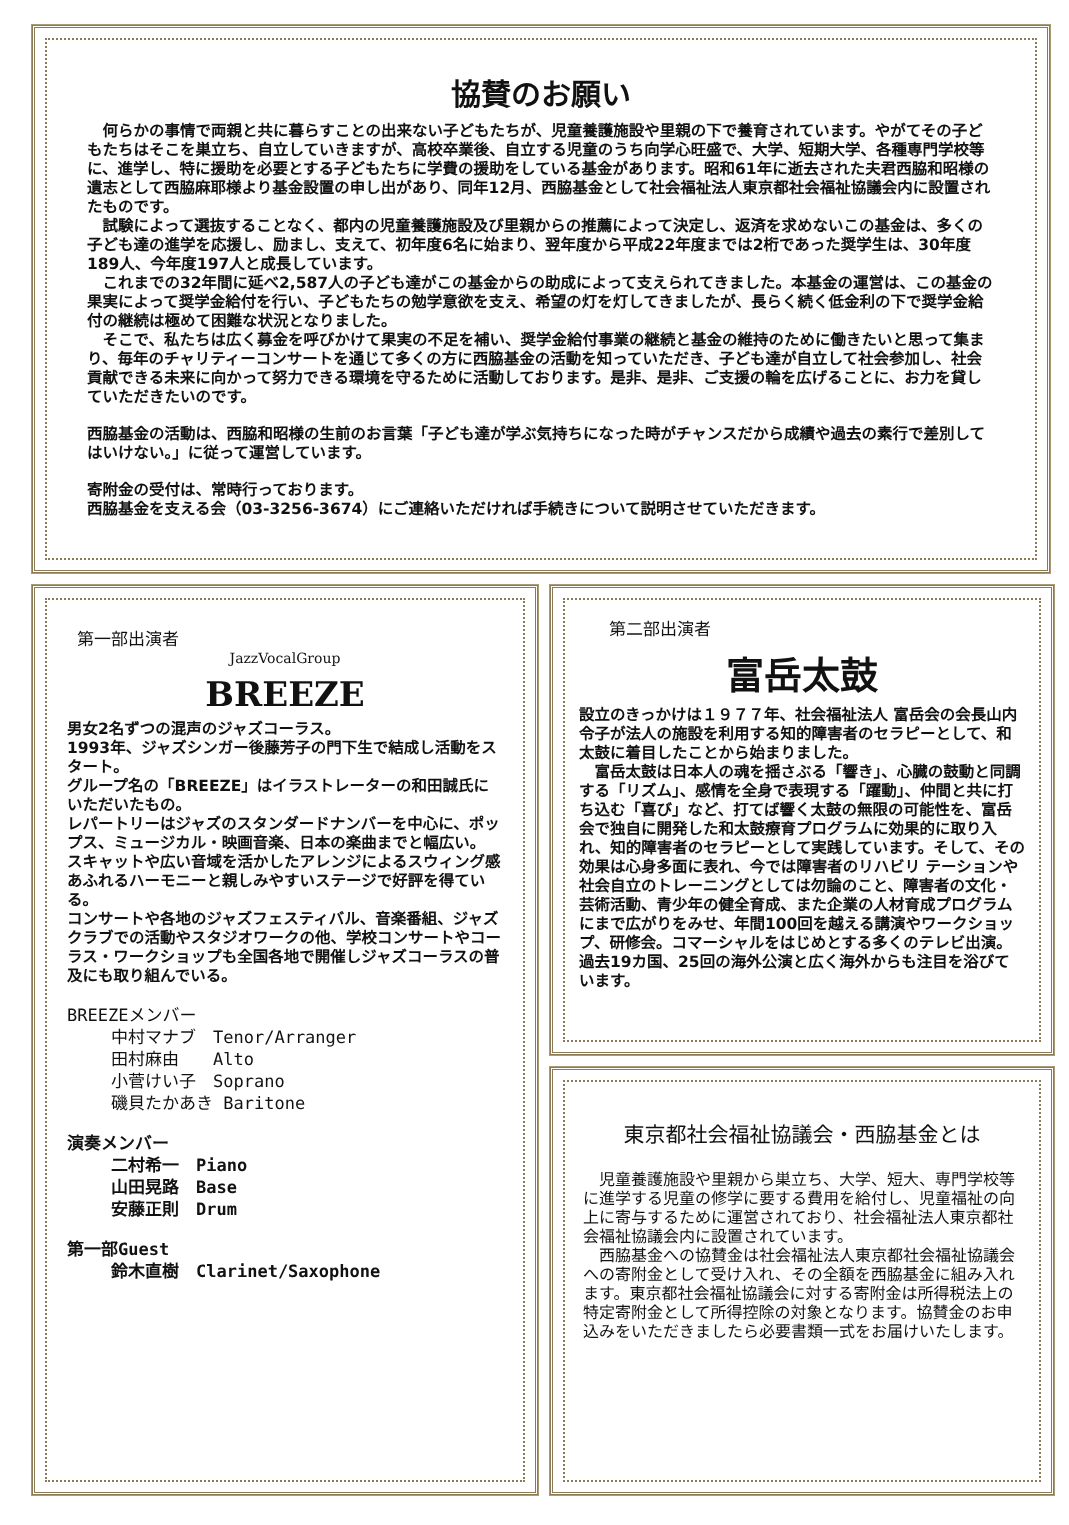協賛のお願い
　何らかの事情で両親と共に暮らすことの出来ない子どもたちが、児童養護施設や里親の下で養育されています。やがてその子どもたちはそこを巣立ち、自立していきますが、高校卒業後、自立する児童のうち向学心旺盛で、大学、短期大学、各種専門学校等に、進学し、特に援助を必要とする子どもたちに学費の援助をしている基金があります。昭和61年に逝去された夫君西脇和昭様の遺志として西脇麻耶様より基金設置の申し出があり、同年12月、西脇基金として社会福祉法人東京都社会福祉協議会内に設置されたものです。
　試験によって選抜することなく、都内の児童養護施設及び里親からの推薦によって決定し、返済を求めないこの基金は、多くの子ども達の進学を応援し、励まし、支えて、初年度6名に始まり、翌年度から平成22年度までは2桁であった奨学生は、30年度189人、今年度197人と成長しています。
　これまでの32年間に延べ2,587人の子ども達がこの基金からの助成によって支えられてきました。本基金の運営は、この基金の果実によって奨学金給付を行い、子どもたちの勉学意欲を支え、希望の灯を灯してきましたが、長らく続く低金利の下で奨学金給付の継続は極めて困難な状況となりました。
　そこで、私たちは広く募金を呼びかけて果実の不足を補い、奨学金給付事業の継続と基金の維持のために働きたいと思って集まり、毎年のチャリティーコンサートを通じて多くの方に西脇基金の活動を知っていただき、子ども達が自立して社会参加し、社会貢献できる未来に向かって努力できる環境を守るために活動しております。是非、是非、ご支援の輪を広げることに、お力を貸していただきたいのです。
西脇基金の活動は、西脇和昭様の生前のお言葉「子ども達が学ぶ気持ちになった時がチャンスだから成績や過去の素行で差別してはいけない。」に従って運営しています。
寄附金の受付は、常時行っております。
西脇基金を支える会（03-3256-3674）にご連絡いただければ手続きについて説明させていただきます。
第一部出演者
JazzVocalGroup
BREEZE
男女2名ずつの混声のジャズコーラス。
1993年、ジャズシンガー後藤芳子の門下生で結成し活動をスタート。
グループ名の「BREEZE」はイラストレーターの和田誠氏にいただいたもの。
レパートリーはジャズのスタンダードナンバーを中心に、ポップス、ミュージカル・映画音楽、日本の楽曲までと幅広い。
スキャットや広い音域を活かしたアレンジによるスウィング感あふれるハーモニーと親しみやすいステージで好評を得ている。
コンサートや各地のジャズフェスティバル、音楽番組、ジャズクラブでの活動やスタジオワークの他、学校コンサートやコーラス・ワークショップも全国各地で開催しジャズコーラスの普及にも取り組んでいる。
BREEZEメンバー
中村マナブ　Tenor/Arranger
田村麻由　　Alto
小菅けい子　Soprano
磯貝たかあき Baritone
演奏メンバー
二村希一　Piano
山田晃路　Base
安藤正則　Drum
第一部Guest
鈴木直樹　Clarinet/Saxophone
第二部出演者
富岳太鼓
設立のきっかけは１９７７年、社会福祉法人 富岳会の会長山内令子が法人の施設を利用する知的障害者のセラピーとして、和太鼓に着目したことから始まりました。
　富岳太鼓は日本人の魂を揺さぶる「響き」、心臓の鼓動と同調する「リズム」、感情を全身で表現する「躍動」、仲間と共に打ち込む「喜び」など、打てば響く太鼓の無限の可能性を、富岳会で独自に開発した和太鼓療育プログラムに効果的に取り入れ、知的障害者のセラピーとして実践しています。そして、その効果は心身多面に表れ、今では障害者のリハビリ テーションや社会自立のトレーニングとしては勿論のこと、障害者の文化・芸術活動、青少年の健全育成、また企業の人材育成プログラムにまで広がりをみせ、年間100回を越える講演やワークショップ、研修会。コマーシャルをはじめとする多くのテレビ出演。過去19カ国、25回の海外公演と広く海外からも注目を浴びています。
東京都社会福祉協議会・西脇基金とは
　児童養護施設や里親から巣立ち、大学、短大、専門学校等に進学する児童の修学に要する費用を給付し、児童福祉の向上に寄与するために運営されており、社会福祉法人東京都社会福祉協議会内に設置されています。
　西脇基金への協賛金は社会福祉法人東京都社会福祉協議会への寄附金として受け入れ、その全額を西脇基金に組み入れます。東京都社会福祉協議会に対する寄附金は所得税法上の特定寄附金として所得控除の対象となります。協賛金のお申込みをいただきましたら必要書類一式をお届けいたします。